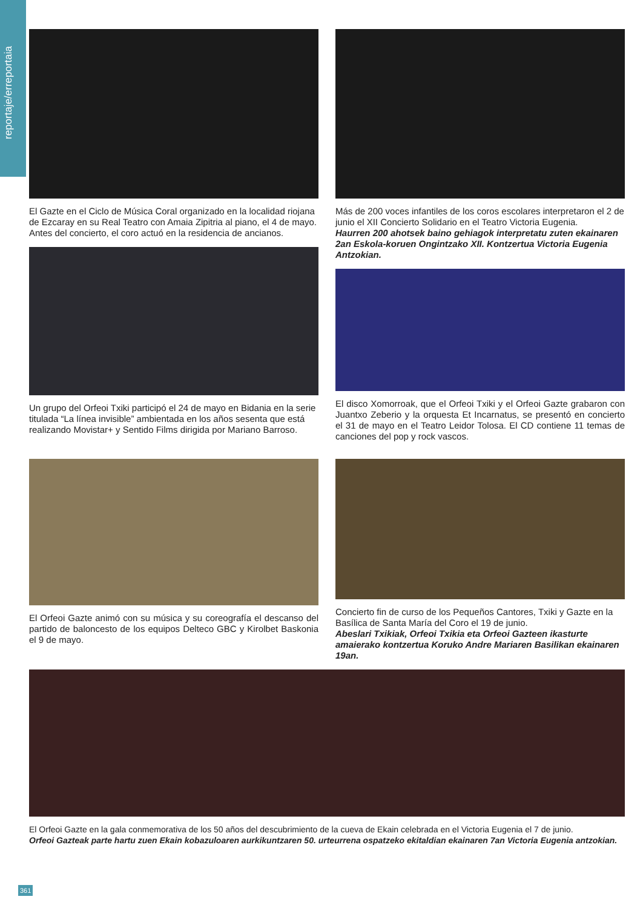reportaje/erreportaia
El Gazte en el Ciclo de Música Coral organizado en la localidad riojana de Ezcaray en su Real Teatro con Amaia Zipitria al piano, el 4 de mayo. Antes del concierto, el coro actuó en la residencia de ancianos.
Un grupo del Orfeoi Txiki participó el 24 de mayo en Bidania en la serie titulada “La línea invisible” ambientada en los años sesenta que está realizando Movistar+ y Sentido Films dirigida por Mariano Barroso.
Más de 200 voces infantiles de los coros escolares interpretaron el 2 de junio el XII Concierto Solidario en el Teatro Victoria Eugenia.
Haurren 200 ahotsek baino gehiagok interpretatu zuten ekainaren 2an Eskola-koruen Ongintzako XII. Kontzertua Victoria Eugenia Antzokian.
El disco Xomorroak, que el Orfeoi Txiki y el Orfeoi Gazte grabaron con Juantxo Zeberio y la orquesta Et Incarnatus, se presentó en concierto el 31 de mayo en el Teatro Leidor Tolosa. El CD contiene 11 temas de canciones del pop y rock vascos.
El Orfeoi Gazte animó con su música y su coreografía el descanso del partido de baloncesto de los equipos Delteco GBC y Kirolbet Baskonia el 9 de mayo.
Concierto fin de curso de los Pequeños Cantores, Txiki y Gazte en la Basílica de Santa María del Coro el 19 de junio.
Abeslari Txikiak, Orfeoi Txikia eta Orfeoi Gazteen ikasturte amaierako kontzertua Koruko Andre Mariaren Basilikan ekainaren 19an.
El Orfeoi Gazte en la gala conmemorativa de los 50 años del descubrimiento de la cueva de Ekain celebrada en el Victoria Eugenia el 7 de junio.
Orfeoi Gazteak parte hartu zuen Ekain kobazuloaren aurkikuntzaren 50. urteurrena ospatzeko ekitaldian ekainaren 7an Victoria Eugenia antzokian.
361